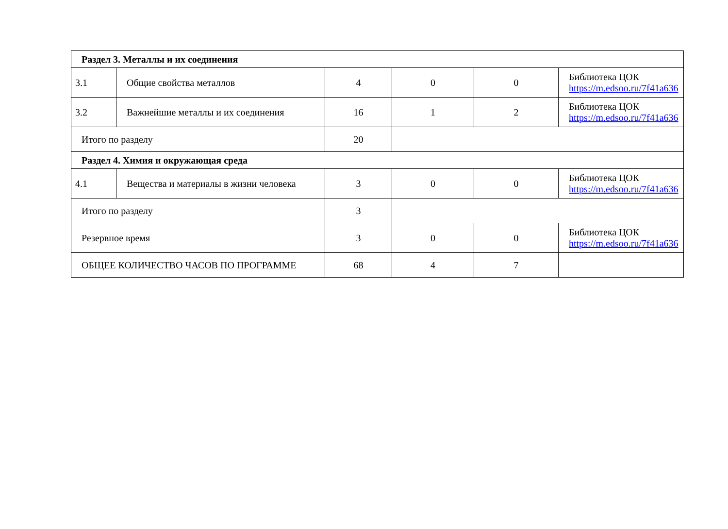| Раздел 3. Металлы и их соединения | | | | | |
| 3.1 | Общие свойства металлов | 4 | 0 | 0 | Библиотека ЦОК https://m.edsoo.ru/7f41a636 |
| 3.2 | Важнейшие металлы и их соединения | 16 | 1 | 2 | Библиотека ЦОК https://m.edsoo.ru/7f41a636 |
| Итого по разделу | | 20 | | | |
| Раздел 4. Химия и окружающая среда | | | | | |
| 4.1 | Вещества и материалы в жизни человека | 3 | 0 | 0 | Библиотека ЦОК https://m.edsoo.ru/7f41a636 |
| Итого по разделу | | 3 | | | |
| Резервное время | | 3 | 0 | 0 | Библиотека ЦОК https://m.edsoo.ru/7f41a636 |
| ОБЩЕЕ КОЛИЧЕСТВО ЧАСОВ ПО ПРОГРАММЕ | | 68 | 4 | 7 | |